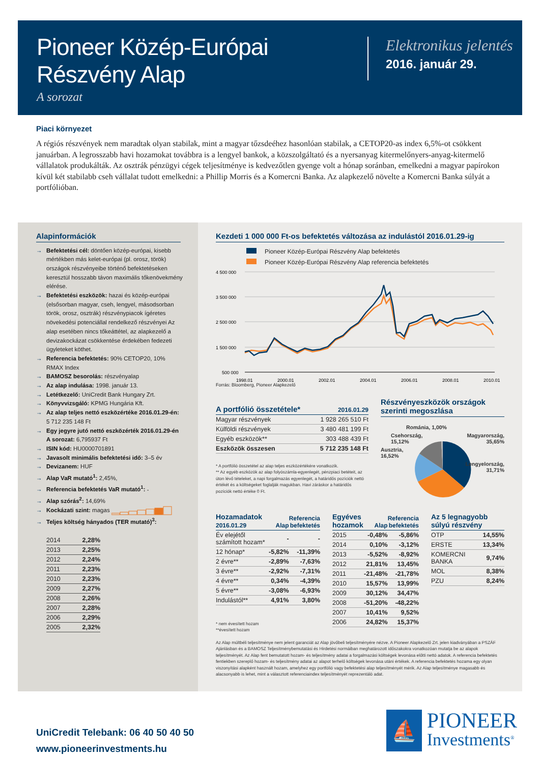Pioneer Közép-Európai
Részvény Alap
A sorozat
Elektronikus jelentés
2016. január 29.
Piaci környezet
A régiós részvények nem maradtak olyan stabilak, mint a magyar tőzsdeéhez hasonlóan stabilak, a CETOP20-as index 6,5%-ot csökkent januárban. A legrosszabb havi hozamokat továbbra is a lengyel bankok, a közszolgáltató és a nyersanyag kitermelőnyers-anyag-kitermelő vállalatok produkálták. Az osztrák pénzügyi cégek teljesítménye is kedvezőtlen gyenge volt a hónap soránban, emelkedni a magyar papírokon kívül két stabilabb cseh vállalat tudott emelkedni: a Phillip Morris és a Komercni Banka. Az alapkezelő növelte a Komercni Banka súlyát a portfólióban.
Alapinformációk
→ Befektetési cél: döntően közép-európai, kisebb mértékben más kelet-európai (pl. orosz, török) országok részvényeibe történő befektetéseken keresztül hosszabb távon maximális tőkenövekmény elérése.
→ Befektetési eszközök: hazai és közép-európai (elsősorban magyar, cseh, lengyel, másodsorban török, orosz, osztrák) részvénypiacok ígéretes növekedési potenciállal rendelkező részvényei Az alap esetében nincs tőkeáttétel, az alapkezelő a devizakockázat csökkentése érdekében fedezeti ügyleteket köthet.
→ Referencia befektetés: 90% CETOP20, 10% RMAX Index
→ BAMOSZ besorolás: részvényalap
→ Az alap indulása: 1998. január 13.
→ Letétkezelő: UniCredit Bank Hungary Zrt.
→ Könyvvizsgáló: KPMG Hungária Kft.
→ Az alap teljes nettó eszközértéke 2016.01.29-én: 5 712 235 148 Ft
→ Egy jegyre jutó nettó eszközérték 2016.01.29-én A sorozat: 6,795937 Ft
→ ISIN kód: HU0000701891
→ Javasolt minimális befektetési idő: 3–5 év
→ Devizanem: HUF
→ Alap VaR mutató<sup>1</sup>: 2,45%,
→ Referencia befektetés VaR mutató<sup>1</sup>: -
→ Alap szórás<sup>2</sup>: 14,69%
→ Kockázati szint: magas
→ Teljes költség hányados (TER mutató)<sup>3</sup>:
| 2014 | 2,28% |
| 2013 | 2,25% |
| 2012 | 2,24% |
| 2011 | 2,23% |
| 2010 | 2,23% |
| 2009 | 2,27% |
| 2008 | 2,26% |
| 2007 | 2,28% |
| 2006 | 2,29% |
| 2005 | 2,32% |
Kezdeti 1 000 000 Ft-os befektetés változása az indulástól 2016.01.29-ig
Pioneer Közép-Európai Részvény Alap befektetés
Pioneer Közép-Európai Részvény Alap referencia befektetés
4 500 000
3 500 000
2 500 000
1 500 000
500 000
1998.01
2000.01
2002.01
2004.01
2006.01
2008.01
2010.01
Forrás: Bloomberg, Pioneer Alapkezelő
| A portfólió összetétele* | 2016.01.29 |
| --- | --- |
| Magyar részvények | 1 928 265 510 Ft |
| Külföldi részvények | 3 480 481 199 Ft |
| Egyéb eszközök** | 303 488 439 Ft |
| Eszközök összesen | 5 712 235 148 Ft |
* A portfólió összetétel az alap teljes eszközértékére vonatkozik.
** Az egyéb eszközök az alap folyószámla-egyenlegét, pénzpiaci betéteit, az úton lévő tételeket, a napi forgalmazás egyenlegét, a határidős pozíciók nettó értékét és a költségeket foglalják magukban. Havi záráskor a határidős pozíciók nettó értéke 0 Ft.
Részvényeszközök országok szerinti megoszlása
Románia, 1,00%
Csehország,
15,12%
Magyarország,
35,65%
Ausztria,
16,52%
Lengyelország,
31,71%
| Hozamadatok 2016.01.29 | Alap | Referencia befektetés |
| --- | --- | --- |
| Év elejétől számított hozam* | - | - |
| 12 hónap* | -5,82% | -11,39% |
| 2 évre** | -2,89% | -7,63% |
| 3 évre** | -2,92% | -7,31% |
| 4 évre** | 0,34% | -4,39% |
| 5 évre** | -3,08% | -6,93% |
| Indulástól** | 4,91% | 3,80% |
* nem évesített hozam
**évesített hozam
| Egyéves hozamok | Alap | Referencia befektetés |
| --- | --- | --- |
| 2015 | -0,48% | -5,86% |
| 2014 | 0,10% | -3,12% |
| 2013 | -5,52% | -8,92% |
| 2012 | 21,81% | 13,45% |
| 2011 | -21,48% | -21,78% |
| 2010 | 15,57% | 13,99% |
| 2009 | 30,12% | 34,47% |
| 2008 | -51,20% | -48,22% |
| 2007 | 10,41% | 9,52% |
| 2006 | 24,82% | 15,37% |
| Az 5 legnagyobb súlyú részvény | |
| --- | --- |
| OTP | 14,55% |
| ERSTE | 13,34% |
| KOMERCNI BANKA | 9,74% |
| MOL | 8,38% |
| PZU | 8,24% |
Az Alap múltbéli teljesítménye nem jelent garanciát az Alap jövőbeli teljesítményére nézve. A Pioneer Alapkezelő Zrt. jelen kiadványában a PSZÁF Ajánlásban és a BAMOSZ Teljesítménybemutatási és Hirdetési normáiban meghatározott időszakokra vonatkozóan mutatja be az alapok teljesítményét. Az Alap fent bemutatott hozam- és teljesítmény adatai a forgalmazási költségek levonása előtti nettó adatok. A referencia befektetés fentiekben szereplő hozam- és teljesítmény adatai az alapot terhelő költségek levonása utáni értékek. A referencia befektetés hozama egy olyan viszonyítási alapként használt hozam, amelyhez egy portfólió vagy befektetési alap teljesítményét mérik. Az Alap teljesítménye magasabb és alacsonyabb is lehet, mint a választott referenciaindex teljesítményét reprezentáló adat.
UniCredit Telebank: 06 40 50 40 50
www.pioneerinvestments.hu
⛵
PIONEER
Investments<sup>®</sup>